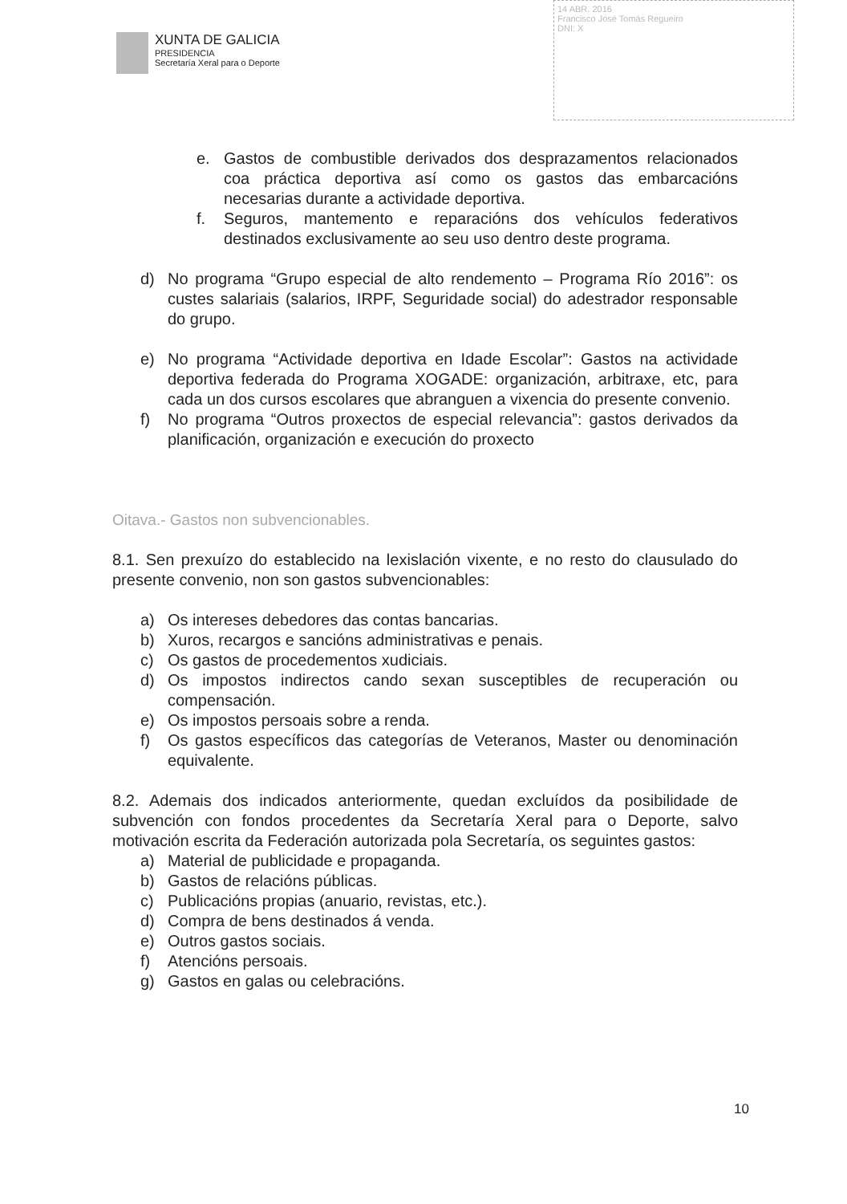XUNTA DE GALICIA
PRESIDENCIA
Secretaría Xeral para o Deporte
14 ABR. 2016
Francisco José Tomás Regueiro
DNI: X
e. Gastos de combustible derivados dos desprazamentos relacionados coa práctica deportiva así como os gastos das embarcacións necesarias durante a actividade deportiva.
f. Seguros, mantemento e reparacións dos vehículos federativos destinados exclusivamente ao seu uso dentro deste programa.
d) No programa “Grupo especial de alto rendemento – Programa Río 2016”: os custes salariais (salarios, IRPF, Seguridade social) do adestrador responsable do grupo.
e) No programa “Actividade deportiva en Idade Escolar”: Gastos na actividade deportiva federada do Programa XOGADE: organización, arbitraxe, etc, para cada un dos cursos escolares que abranguen a vixencia do presente convenio.
f) No programa “Outros proxectos de especial relevancia”: gastos derivados da planificación, organización e execución do proxecto
Oitava.- Gastos non subvencionables.
8.1. Sen prexuízo do establecido na lexislación vixente, e no resto do clausulado do presente convenio, non son gastos subvencionables:
a) Os intereses debedores das contas bancarias.
b) Xuros, recargos e sancións administrativas e penais.
c) Os gastos de procedementos xudiciais.
d) Os impostos indirectos cando sexan susceptibles de recuperación ou compensación.
e) Os impostos persoais sobre a renda.
f) Os gastos específicos das categorías de Veteranos, Master ou denominación equivalente.
8.2. Ademais dos indicados anteriormente, quedan excluídos da posibilidade de subvención con fondos procedentes da Secretaría Xeral para o Deporte, salvo motivación escrita da Federación autorizada pola Secretaría, os seguintes gastos:
a) Material de publicidade e propaganda.
b) Gastos de relacións públicas.
c) Publicacións propias (anuario, revistas, etc.).
d) Compra de bens destinados á venda.
e) Outros gastos sociais.
f) Atencións persoais.
g) Gastos en galas ou celebracións.
10